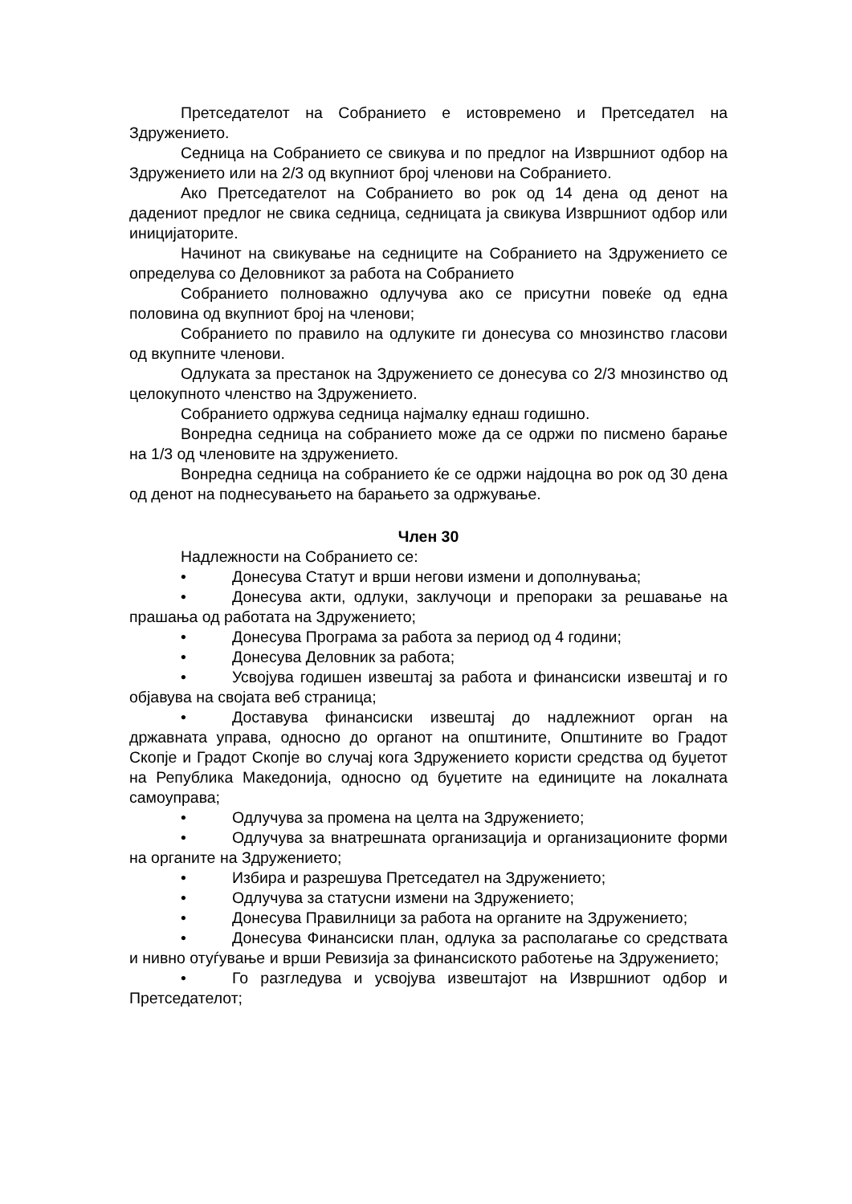Претседателот на Собранието е истовремено и Претседател на Здружението.
Седница на Собранието се свикува и по предлог на Извршниот одбор на Здружението или на 2/3 од вкупниот број членови на Собранието.
Ако Претседателот на Собранието во рок од 14 дена од денот на дадениот предлог не свика седница, седницата ја свикува Извршниот одбор или иницијаторите.
Начинот на свикување на седниците на Собранието на Здружението се определува со Деловникот за работа на Собранието
Собранието полноважно одлучува ако се присутни повеќе од една половина од вкупниот број на членови;
Собранието по правило на одлуките ги донесува со мнозинство гласови од вкупните членови.
Одлуката за престанок на Здружението се донесува со 2/3 мнозинство од целокупното членство на Здружението.
Собранието одржува седница најмалку еднаш годишно.
Вонредна седница на собранието може да се одржи по писмено барање на 1/3 од членовите на здружението.
Вонредна седница на собранието ќе се одржи најдоцна во рок од 30 дена од денот на поднесувањето на барањето за одржување.
Член 30
Надлежности на Собранието се:
• Донесува Статут и врши негови измени и дополнувања;
• Донесува акти, одлуки, заклучоци и препораки за решавање на прашања од работата на Здружението;
• Донесува Програма за работа за период од 4 години;
• Донесува Деловник за работа;
• Усвојува годишен извештај за работа и финансиски извештај и го објавува на својата веб страница;
• Доставува финансиски извештај до надлежниот орган на државната управа, односно до органот на општините, Општините во Градот Скопје и Градот Скопје во случај кога Здружението користи средства од буџетот на Република Македонија, односно од буџетите на единиците на локалната самоуправа;
• Одлучува за промена на целта на Здружението;
• Одлучува за внатрешната организација и организационите форми на органите на Здружението;
• Избира и разрешува Претседател на Здружението;
• Одлучува за статусни измени на Здружението;
• Донесува Правилници за работа на органите на Здружението;
• Донесува Финансиски план, одлука за располагање со средствата и нивно отуѓување и врши Ревизија за финансиското работење на Здружението;
• Го разгледува и усвојува извештајот на Извршниот одбор и Претседателот;